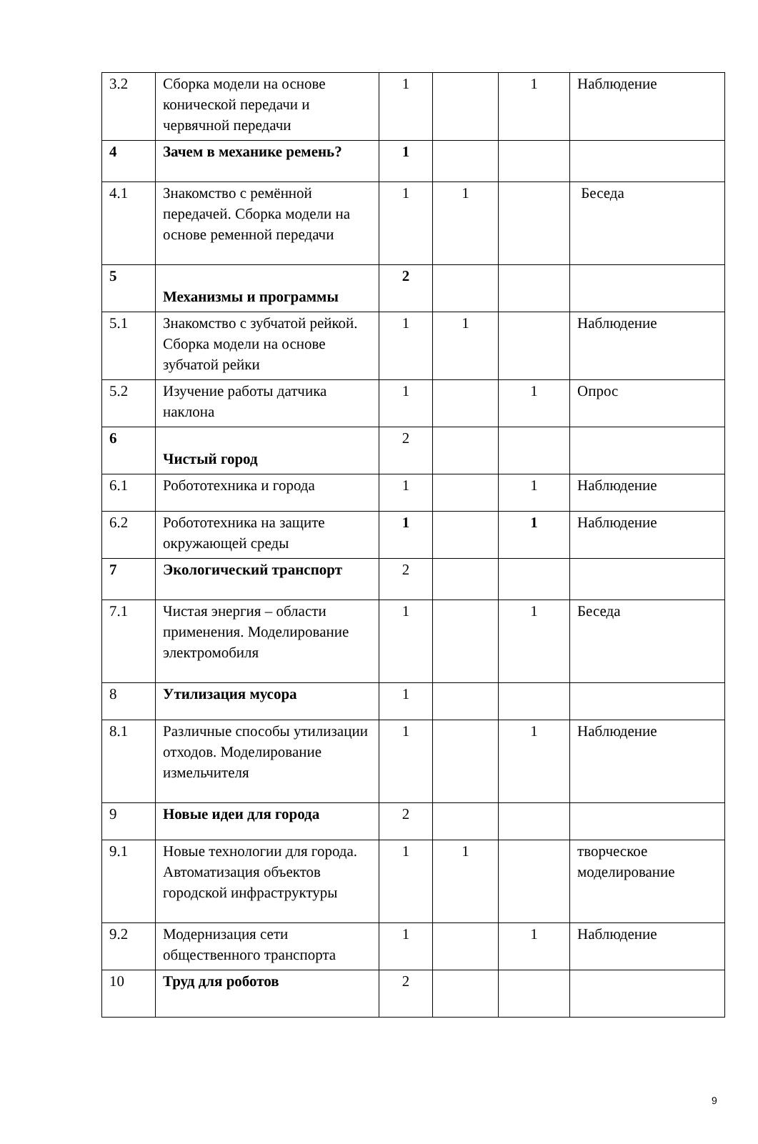| 3.2 | Сборка модели на основе конической передачи и червячной передачи | 1 | | 1 | Наблюдение |
| 4 | Зачем в механике ремень? | 1 | | | |
| 4.1 | Знакомство с ремённой передачей. Сборка модели на основе ременной передачи | 1 | 1 | | Беседа |
| 5 | Механизмы и программы | 2 | | | |
| 5.1 | Знакомство с зубчатой рейкой. Сборка модели на основе зубчатой рейки | 1 | 1 | | Наблюдение |
| 5.2 | Изучение работы датчика наклона | 1 | | 1 | Опрос |
| 6 | Чистый город | 2 | | | |
| 6.1 | Робототехника и города | 1 | | 1 | Наблюдение |
| 6.2 | Робототехника на защите окружающей среды | 1 | | 1 | Наблюдение |
| 7 | Экологический транспорт | 2 | | | |
| 7.1 | Чистая энергия – области применения. Моделирование электромобиля | 1 | | 1 | Беседа |
| 8 | Утилизация мусора | 1 | | | |
| 8.1 | Различные способы утилизации отходов. Моделирование измельчителя | 1 | | 1 | Наблюдение |
| 9 | Новые идеи для города | 2 | | | |
| 9.1 | Новые технологии для города. Автоматизация объектов городской инфраструктуры | 1 | 1 | | творческое моделирование |
| 9.2 | Модернизация сети общественного транспорта | 1 | | 1 | Наблюдение |
| 10 | Труд для роботов | 2 | | | |
9